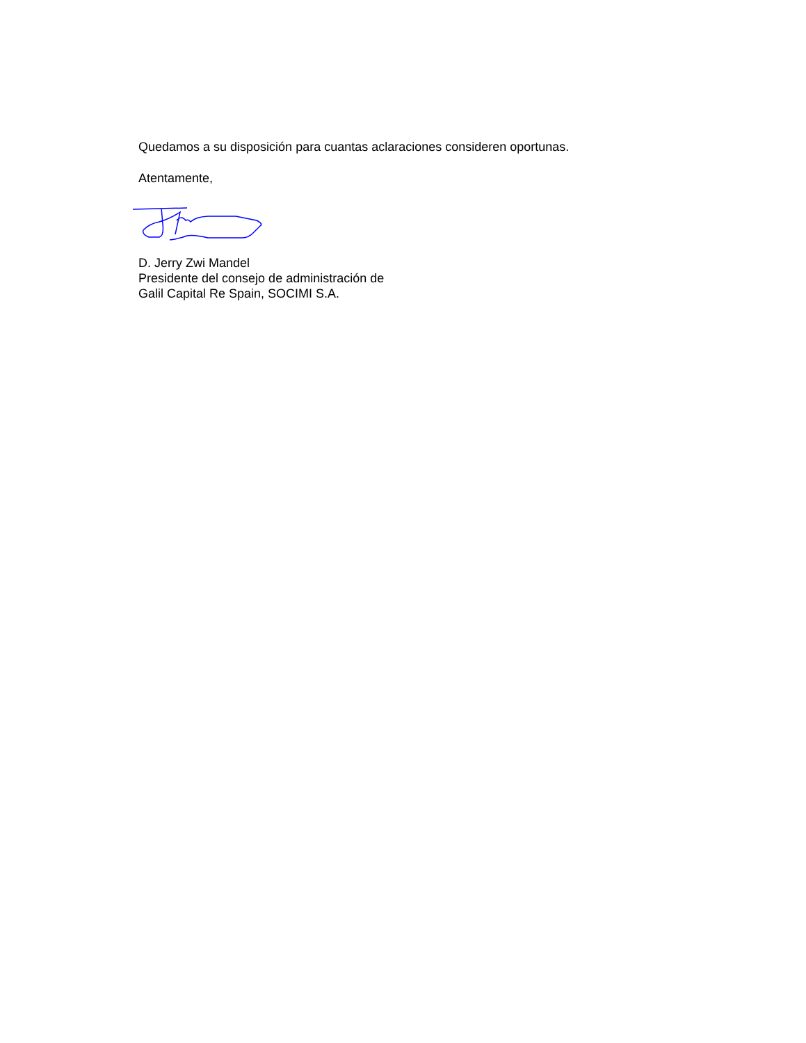Quedamos a su disposición para cuantas aclaraciones consideren oportunas.
Atentamente,
D. Jerry Zwi Mandel
Presidente del consejo de administración de
Galil Capital Re Spain, SOCIMI S.A.